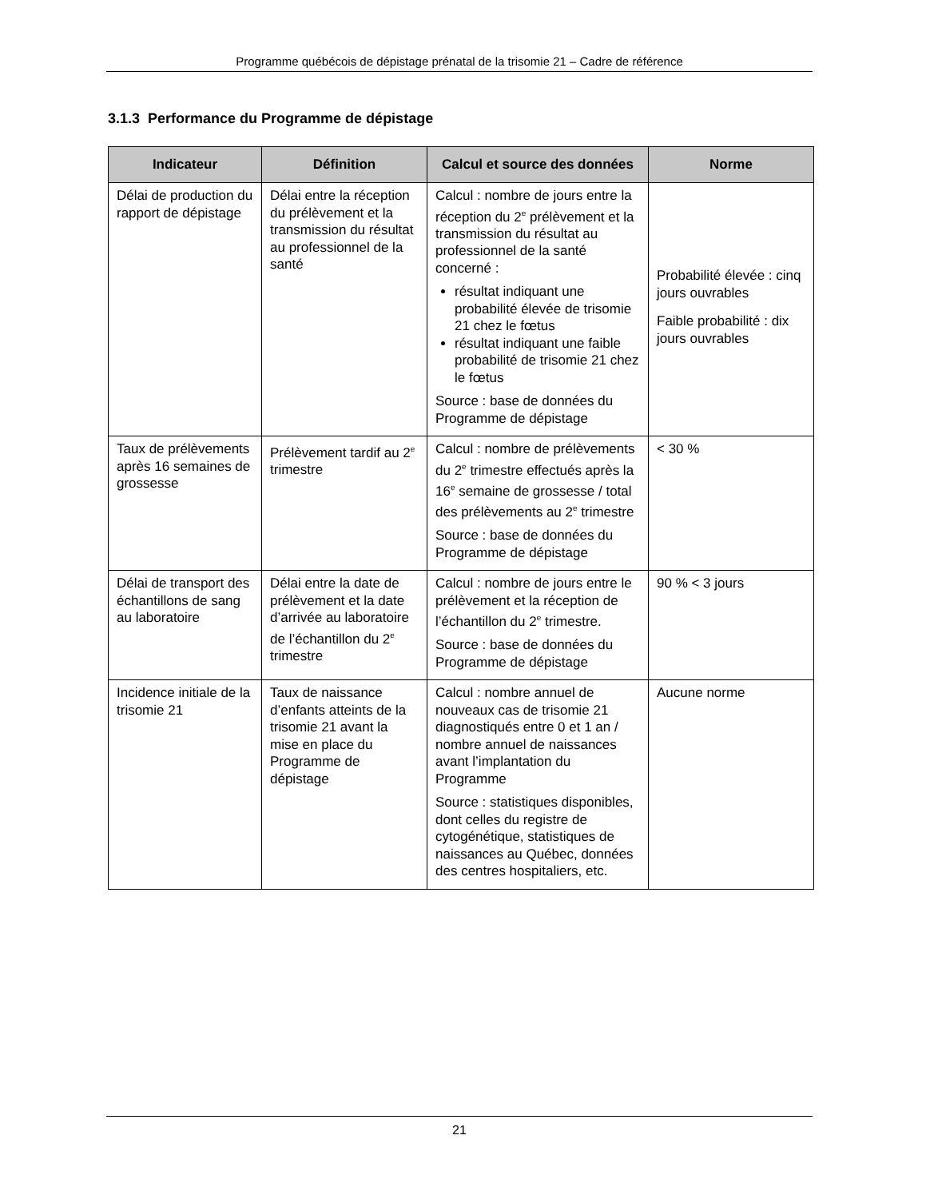Programme québécois de dépistage prénatal de la trisomie 21 – Cadre de référence
3.1.3 Performance du Programme de dépistage
| Indicateur | Définition | Calcul et source des données | Norme |
| --- | --- | --- | --- |
| Délai de production du rapport de dépistage | Délai entre la réception du prélèvement et la transmission du résultat au professionnel de la santé | Calcul : nombre de jours entre la réception du 2<sup>e</sup> prélèvement et la transmission du résultat au professionnel de la santé concerné : résultat indiquant une probabilité élevée de trisomie 21 chez le fœtus résultat indiquant une faible probabilité de trisomie 21 chez le fœtus Source : base de données du Programme de dépistage | Probabilité élevée : cinq jours ouvrables Faible probabilité : dix jours ouvrables |
| Taux de prélèvements après 16 semaines de grossesse | Prélèvement tardif au 2<sup>e</sup> trimestre | Calcul : nombre de prélèvements du 2<sup>e</sup> trimestre effectués après la 16<sup>e</sup> semaine de grossesse / total des prélèvements au 2<sup>e</sup> trimestre Source : base de données du Programme de dépistage | < 30 % |
| Délai de transport des échantillons de sang au laboratoire | Délai entre la date de prélèvement et la date d’arrivée au laboratoire de l’échantillon du 2<sup>e</sup> trimestre | Calcul : nombre de jours entre le prélèvement et la réception de l’échantillon du 2<sup>e</sup> trimestre. Source : base de données du Programme de dépistage | 90 % < 3 jours |
| Incidence initiale de la trisomie 21 | Taux de naissance d’enfants atteints de la trisomie 21 avant la mise en place du Programme de dépistage | Calcul : nombre annuel de nouveaux cas de trisomie 21 diagnostiqués entre 0 et 1 an / nombre annuel de naissances avant l’implantation du Programme Source : statistiques disponibles, dont celles du registre de cytogénétique, statistiques de naissances au Québec, données des centres hospitaliers, etc. | Aucune norme |
21